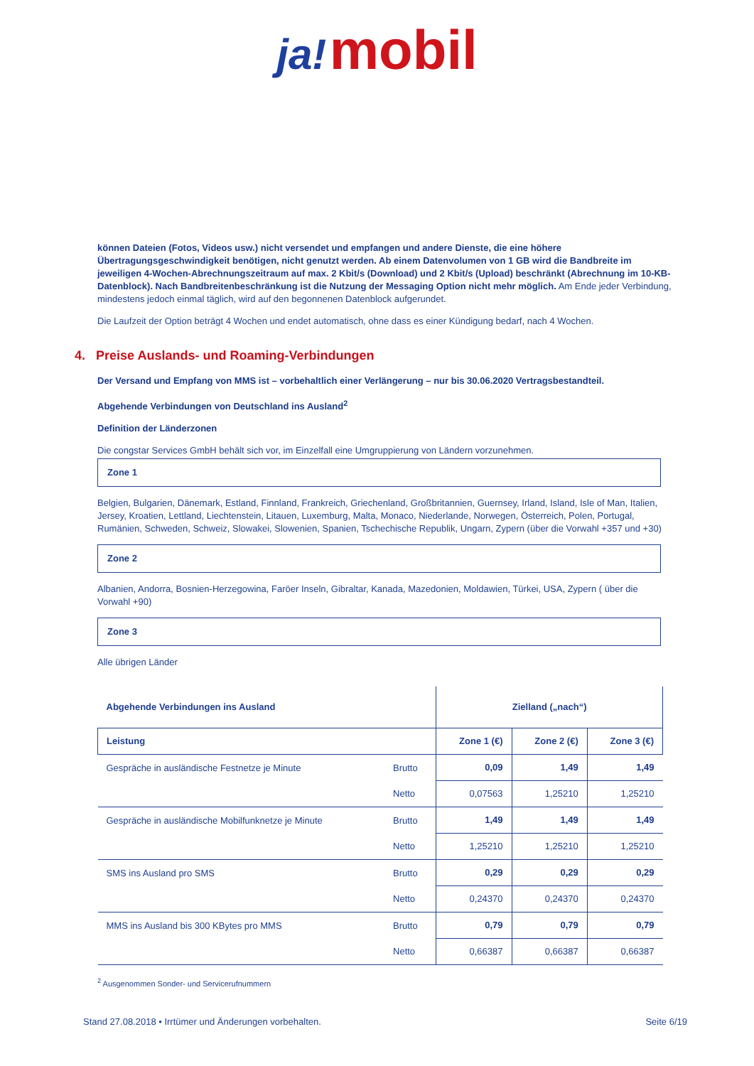ja! mobil
können Dateien (Fotos, Videos usw.) nicht versendet und empfangen und andere Dienste, die eine höhere Übertragungsgeschwindigkeit benötigen, nicht genutzt werden. Ab einem Datenvolumen von 1 GB wird die Bandbreite im jeweiligen 4-Wochen-Abrechnungszeitraum auf max. 2 Kbit/s (Download) und 2 Kbit/s (Upload) beschränkt (Abrechnung im 10-KB-Datenblock). Nach Bandbreitenbeschränkung ist die Nutzung der Messaging Option nicht mehr möglich. Am Ende jeder Verbindung, mindestens jedoch einmal täglich, wird auf den begonnenen Datenblock aufgerundet.
Die Laufzeit der Option beträgt 4 Wochen und endet automatisch, ohne dass es einer Kündigung bedarf, nach 4 Wochen.
4. Preise Auslands- und Roaming-Verbindungen
Der Versand und Empfang von MMS ist – vorbehaltlich einer Verlängerung – nur bis 30.06.2020 Vertragsbestandteil.
Abgehende Verbindungen von Deutschland ins Ausland<sup>2</sup>
Definition der Länderzonen
Die congstar Services GmbH behält sich vor, im Einzelfall eine Umgruppierung von Ländern vorzunehmen.
Zone 1
Belgien, Bulgarien, Dänemark, Estland, Finnland, Frankreich, Griechenland, Großbritannien, Guernsey, Irland, Island, Isle of Man, Italien, Jersey, Kroatien, Lettland, Liechtenstein, Litauen, Luxemburg, Malta, Monaco, Niederlande, Norwegen, Österreich, Polen, Portugal, Rumänien, Schweden, Schweiz, Slowakei, Slowenien, Spanien, Tschechische Republik, Ungarn, Zypern (über die Vorwahl +357 und +30)
Zone 2
Albanien, Andorra, Bosnien-Herzegowina, Faröer Inseln, Gibraltar, Kanada, Mazedonien, Moldawien, Türkei, USA, Zypern ( über die Vorwahl +90)
Zone 3
Alle übrigen Länder
| Abgehende Verbindungen ins Ausland | | Zielland („nach“) | | |
| --- | --- | --- | --- | --- |
| Leistung | | Zone 1 (€) | Zone 2 (€) | Zone 3 (€) |
| Gespräche in ausländische Festnetze je Minute | Brutto | 0,09 | 1,49 | 1,49 |
| | Netto | 0,07563 | 1,25210 | 1,25210 |
| Gespräche in ausländische Mobilfunknetze je Minute | Brutto | 1,49 | 1,49 | 1,49 |
| | Netto | 1,25210 | 1,25210 | 1,25210 |
| SMS ins Ausland pro SMS | Brutto | 0,29 | 0,29 | 0,29 |
| | Netto | 0,24370 | 0,24370 | 0,24370 |
| MMS ins Ausland bis 300 KBytes pro MMS | Brutto | 0,79 | 0,79 | 0,79 |
| | Netto | 0,66387 | 0,66387 | 0,66387 |
<sup>2</sup> Ausgenommen Sonder- und Servicerufnummern
Stand 27.08.2018 • Irrtümer und Änderungen vorbehalten. Seite 6/19